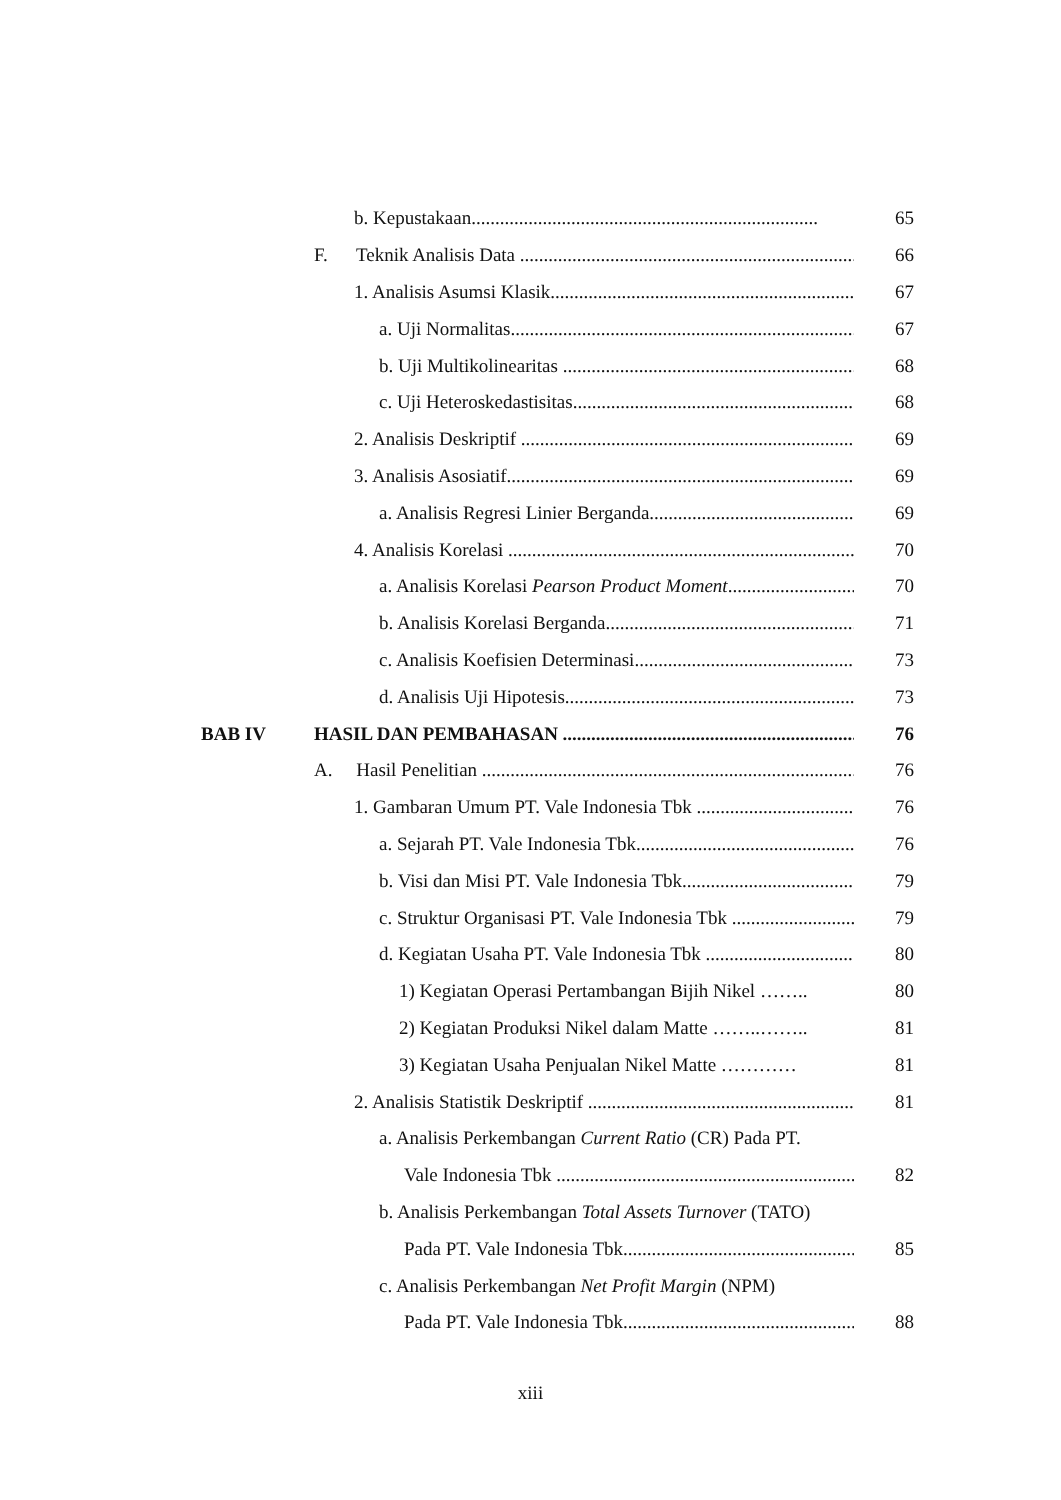b. Kepustakaan......................................................................... 65
F. Teknik Analisis Data .......................................................................... 66
1. Analisis Asumsi Klasik.................................................................. 67
a. Uji Normalitas.......................................................................... 67
b. Uji Multikolinearitas .................................................................. 68
c. Uji Heteroskedastisitas................................................................ 68
2. Analisis Deskriptif ...................................................................... 69
3. Analisis Asosiatif......................................................................... 69
a. Analisis Regresi Linier Berganda............................................. 69
4. Analisis Korelasi .......................................................................... 70
a. Analisis Korelasi Pearson Product Moment............................. 70
b. Analisis Korelasi Berganda....................................................... 71
c. Analisis Koefisien Determinasi................................................. 73
d. Analisis Uji Hipotesis................................................................ 73
BAB IV HASIL DAN PEMBAHASAN .................................................................. 76
A. Hasil Penelitian ............................................................................... 76
1. Gambaran Umum PT. Vale Indonesia Tbk ................................... 76
a. Sejarah PT. Vale Indonesia Tbk............................................... 76
b. Visi dan Misi PT. Vale Indonesia Tbk....................................... 79
c. Struktur Organisasi PT. Vale Indonesia Tbk ............................... 79
d. Kegiatan Usaha PT. Vale Indonesia Tbk ................................... 80
1) Kegiatan Operasi Pertambangan Bijih Nikel …….. 80
2) Kegiatan Produksi Nikel dalam Matte ……..…….. 81
3) Kegiatan Usaha Penjualan Nikel Matte ………… 81
2. Analisis Statistik Deskriptif ........................................................... 81
a. Analisis Perkembangan Current Ratio (CR) Pada PT.
Vale Indonesia Tbk .................................................................. 82
b. Analisis Perkembangan Total Assets Turnover (TATO)
Pada PT. Vale Indonesia Tbk...................................................... 85
c. Analisis Perkembangan Net Profit Margin (NPM)
Pada PT. Vale Indonesia Tbk...................................................... 88
xiii